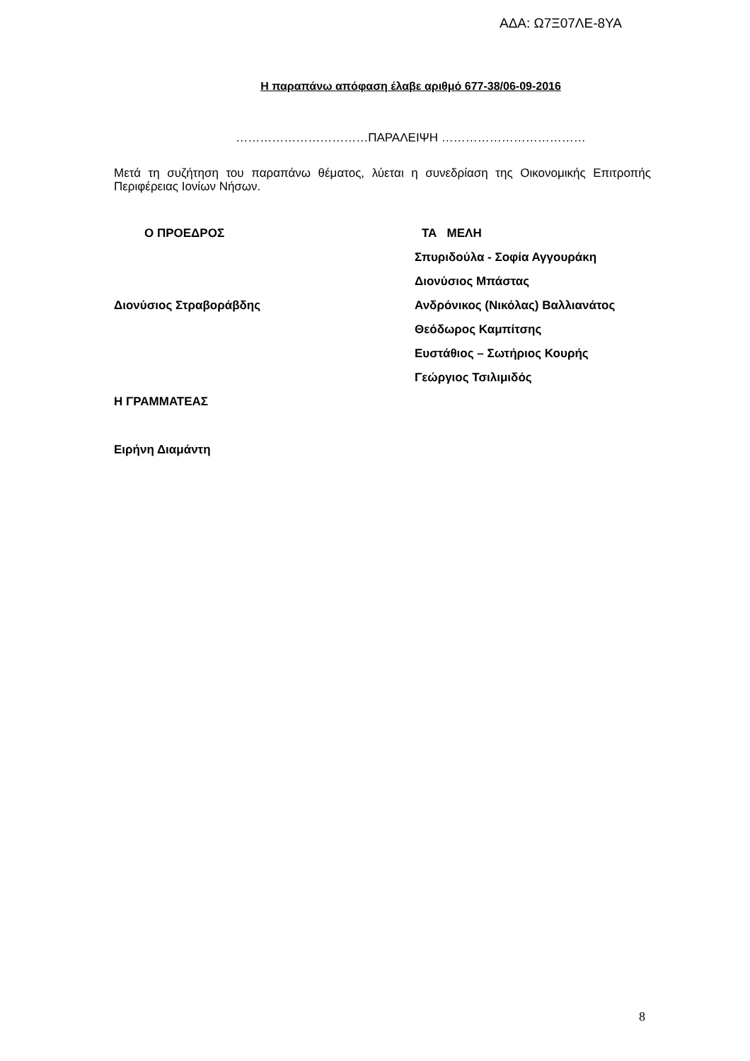ΑΔΑ: Ω7Ξ07ΛΕ-8ΥΑ
Η παραπάνω απόφαση έλαβε αριθμό 677-38/06-09-2016
……………………………ΠΑΡΑΛΕΙΨΗ ………………………………
Μετά τη συζήτηση του παραπάνω θέματος, λύεται η συνεδρίαση της Οικονομικής Επιτροπής Περιφέρειας Ιονίων Νήσων.
Ο ΠΡΟΕΔΡΟΣ
Διονύσιος Στραβοράβδης
Η ΓΡΑΜΜΑΤΕΑΣ
Ειρήνη Διαμάντη
ΤΑ ΜΕΛΗ
Σπυριδούλα - Σοφία Αγγουράκη
Διονύσιος Μπάστας
Ανδρόνικος (Νικόλας) Βαλλιανάτος
Θεόδωρος Καμπίτσης
Ευστάθιος – Σωτήριος Κουρής
Γεώργιος Τσιλιμιδός
8